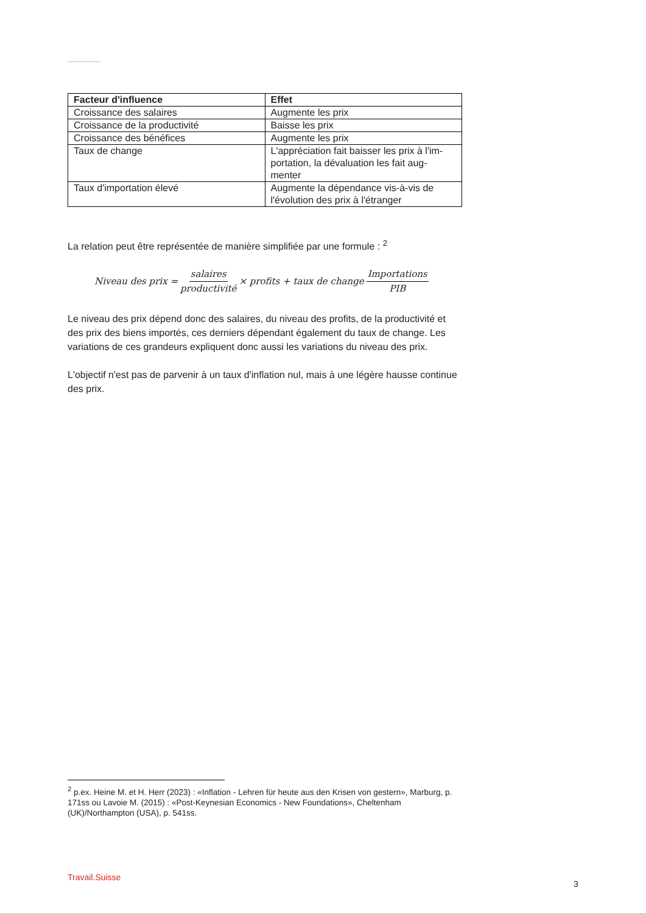| Facteur d'influence | Effet |
| --- | --- |
| Croissance des salaires | Augmente les prix |
| Croissance de la productivité | Baisse les prix |
| Croissance des bénéfices | Augmente les prix |
| Taux de change | L'appréciation fait baisser les prix à l'im-portation, la dévaluation les fait aug-menter |
| Taux d'importation élevé | Augmente la dépendance vis-à-vis de l'évolution des prix à l'étranger |
La relation peut être représentée de manière simplifiée par une formule : <sup>2</sup>
Niveau des prix = salaires productivité × profits + taux de change Importations PIB
Le niveau des prix dépend donc des salaires, du niveau des profits, de la productivité et des prix des biens importés, ces derniers dépendant également du taux de change. Les variations de ces grandeurs expliquent donc aussi les variations du niveau des prix.
L'objectif n'est pas de parvenir à un taux d'inflation nul, mais à une légère hausse continue des prix.
<sup>2</sup> p.ex. Heine M. et H. Herr (2023) : «Inflation - Lehren für heute aus den Krisen von gestern», Marburg, p. 171ss ou Lavoie M. (2015) : «Post-Keynesian Economics - New Foundations», Cheltenham (UK)/Northampton (USA), p. 541ss.
Travail.Suisse
3